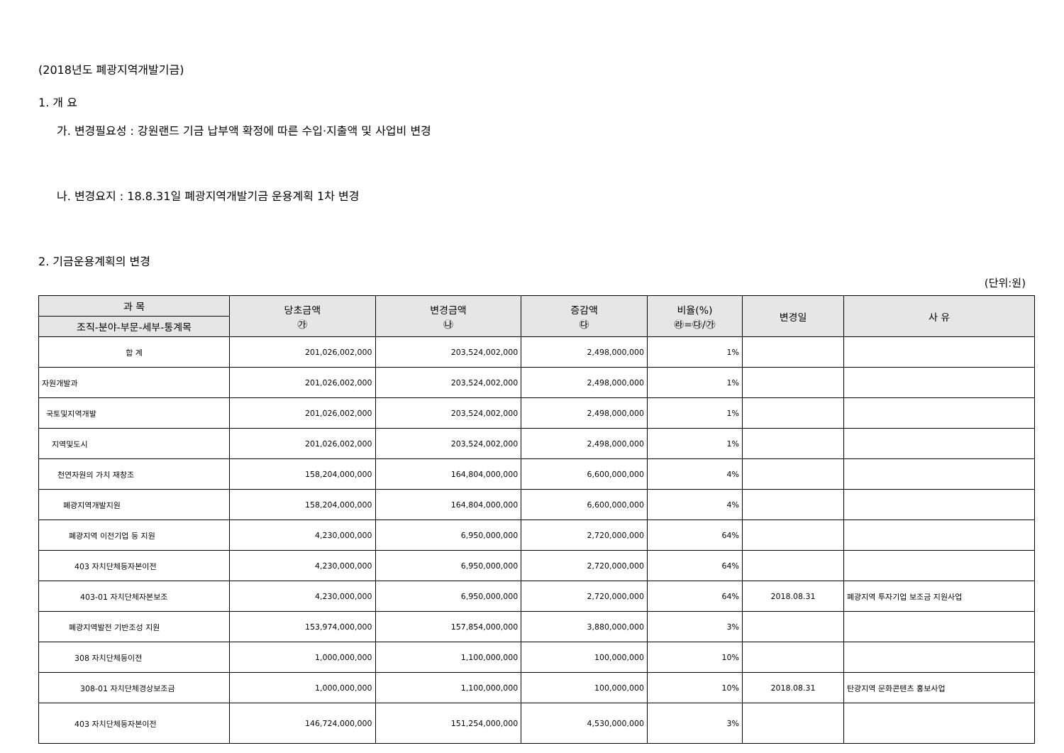(2018년도 폐광지역개발기금)
1. 개 요
가. 변경필요성 : 강원랜드 기금 납부액 확정에 따른 수입·지출액 및 사업비 변경
나. 변경요지 : 18.8.31일 폐광지역개발기금 운용계획 1차 변경
2. 기금운용계획의 변경
(단위:원)
| 과 목 | 당초금액 ㉮ | 변경금액 ㉯ | 증감액 ㉰ | 비율(%) ㉱=㉰/㉮ | 변경일 | 사 유 |
| --- | --- | --- | --- | --- | --- | --- |
| 조직-분야-부문-세부-통계목 | | | | | | |
| 합 계 | 201,026,002,000 | 203,524,002,000 | 2,498,000,000 | 1% | | |
| 자원개발과 | 201,026,002,000 | 203,524,002,000 | 2,498,000,000 | 1% | | |
| 국토및지역개발 | 201,026,002,000 | 203,524,002,000 | 2,498,000,000 | 1% | | |
| 지역및도시 | 201,026,002,000 | 203,524,002,000 | 2,498,000,000 | 1% | | |
| 천연자원의 가치 재창조 | 158,204,000,000 | 164,804,000,000 | 6,600,000,000 | 4% | | |
| 폐광지역개발지원 | 158,204,000,000 | 164,804,000,000 | 6,600,000,000 | 4% | | |
| 폐광지역 이전기업 등 지원 | 4,230,000,000 | 6,950,000,000 | 2,720,000,000 | 64% | | |
| 403 자치단체등자본이전 | 4,230,000,000 | 6,950,000,000 | 2,720,000,000 | 64% | | |
| 403-01 자치단체자본보조 | 4,230,000,000 | 6,950,000,000 | 2,720,000,000 | 64% | 2018.08.31 | 폐광지역 투자기업 보조금 지원사업 |
| 폐광지역발전 기반조성 지원 | 153,974,000,000 | 157,854,000,000 | 3,880,000,000 | 3% | | |
| 308 자치단체등이전 | 1,000,000,000 | 1,100,000,000 | 100,000,000 | 10% | | |
| 308-01 자치단체경상보조금 | 1,000,000,000 | 1,100,000,000 | 100,000,000 | 10% | 2018.08.31 | 탄광지역 문화콘텐츠 홍보사업 |
| 403 자치단체등자본이전 | 146,724,000,000 | 151,254,000,000 | 4,530,000,000 | 3% | | |